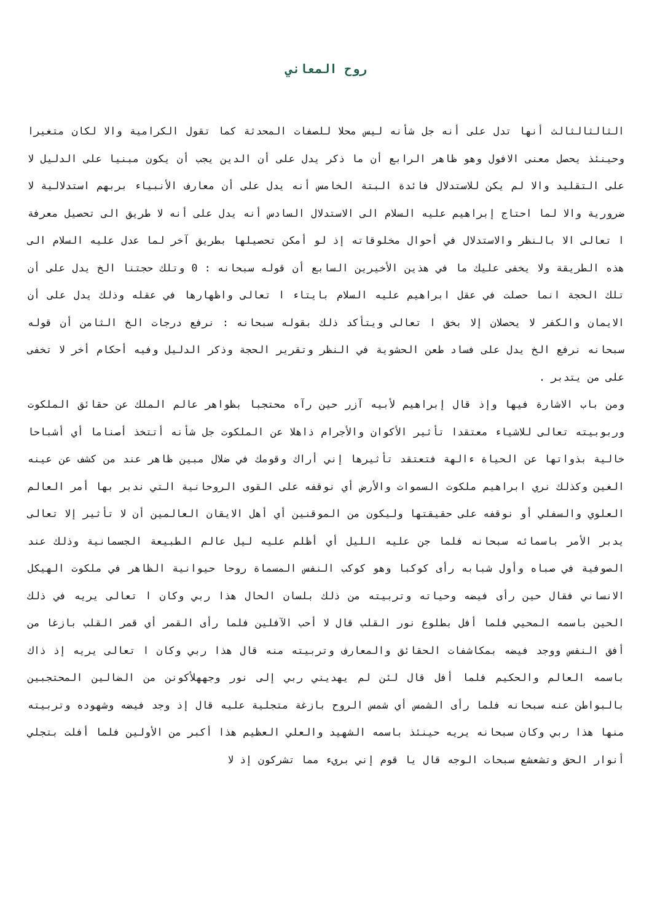روح المعاني
الثالثالثالث أنها تدل على أنه جل شأنه ليس محلا للصفات المحدثة كما تقول الكرامية والا لكان متغيرا وحينئذ يحصل معنى الافول وهو ظاهر الرابع أن ما ذكر يدل على أن الدين يجب أن يكون مبنيا على الدليل لا على التقليد والا لم يكن للاستدلال فائدة البتة الخامس أنه يدل على أن معارف الأنبياء بربهم استدلالية لا ضرورية والا لما احتاج إبراهيم عليه السلام الى الاستدلال السادس أنه يدل على أنه لا طريق الى تحصيل معرفة ا تعالى الا بالنظر والاستدلال في أحوال مخلوقاته إذ لو أمكن تحصيلها بطريق آخر لما عدل عليه السلام الى هذه الطريقة ولا يخفى عليك ما في هذين الأخيرين السابع أن قوله سبحانه : 0 وتلك حجتنا الخ يدل على أن تلك الحجة انما حصلت في عقل ابراهيم عليه السلام بايتاء ا تعالى واظهارها في عقله وذلك يدل على أن الايمان والكفر لا يحصلان إلا بخق ا تعالى ويتأكد ذلك بقوله سبحانه : نرفع درجات الخ الثامن أن قوله سبحانه نرفع الخ يدل على فساد طعن الحشوية في النظر وتقرير الحجة وذكر الدليل وفيه أحكام أخر لا تخفى على من يتدبر .
ومن باب الاشارة فيها وإذ قال إبراهيم لأبيه آزر حين رآه محتجبا بظواهر عالم الملك عن حقائق الملكوت وربوبيته تعالى للاشياء معتقدا تأثير الأكوان والأجرام ذاهلا عن الملكوت جل شأنه أتتخذ أصناما أي أشباحا خالية بذواتها عن الحياة ءالهة فتعتقد تأثيرها إني أراك وقومك في ضلال مبين ظاهر عند من كشف عن عينه الغين وكذلك نري ابراهيم ملكوت السموات والأرض أي نوقفه على القوى الروحانية التي ندبر بها أمر العالم العلوي والسفلي أو نوقفه على حقيقتها وليكون من الموقنين أي أهل الايقان العالمين أن لا تأثير إلا تعالى يدبر الأمر باسمائه سبحانه فلما جن عليه الليل أي أظلم عليه ليل عالم الطبيعة الجسمانية وذلك عند الصوفية في صباه وأول شبابه رأى كوكبا وهو كوكب النفس المسماة روحا حيوانية الظاهر في ملكوت الهيكل الانساني فقال حين رأى فيضه وحياته وتربيته من ذلك بلسان الحال هذا ربي وكان ا تعالى يريه في ذلك الحين باسمه المحيي فلما أفل بطلوع نور القلب قال لا أحب الآفلين فلما رأى القمر أي قمر القلب بازغا من أفق النفس ووجد فيضه بمكاشفات الحقائق والمعارف وتربيته منه قال هذا ربي وكان ا تعالى يريه إذ ذاك باسمه العالم والحكيم فلما أفل قال لئن لم يهديني ربي إلى نور وجههلأكونن من الضالين المحتجبين بالبواطن عنه سبحانه فلما رأى الشمس أي شمس الروح بازغة متجلية عليه قال إذ وجد فيضه وشهوده وتربيته منها هذا ربي وكان سبحانه يريه حينئذ باسمه الشهيد والعلي العظيم هذا أكبر من الأولين فلما أفلت بتجلي أنوار الحق وتشعشع سبحات الوجه قال يا قوم إني بريء مما تشركون إذ لا